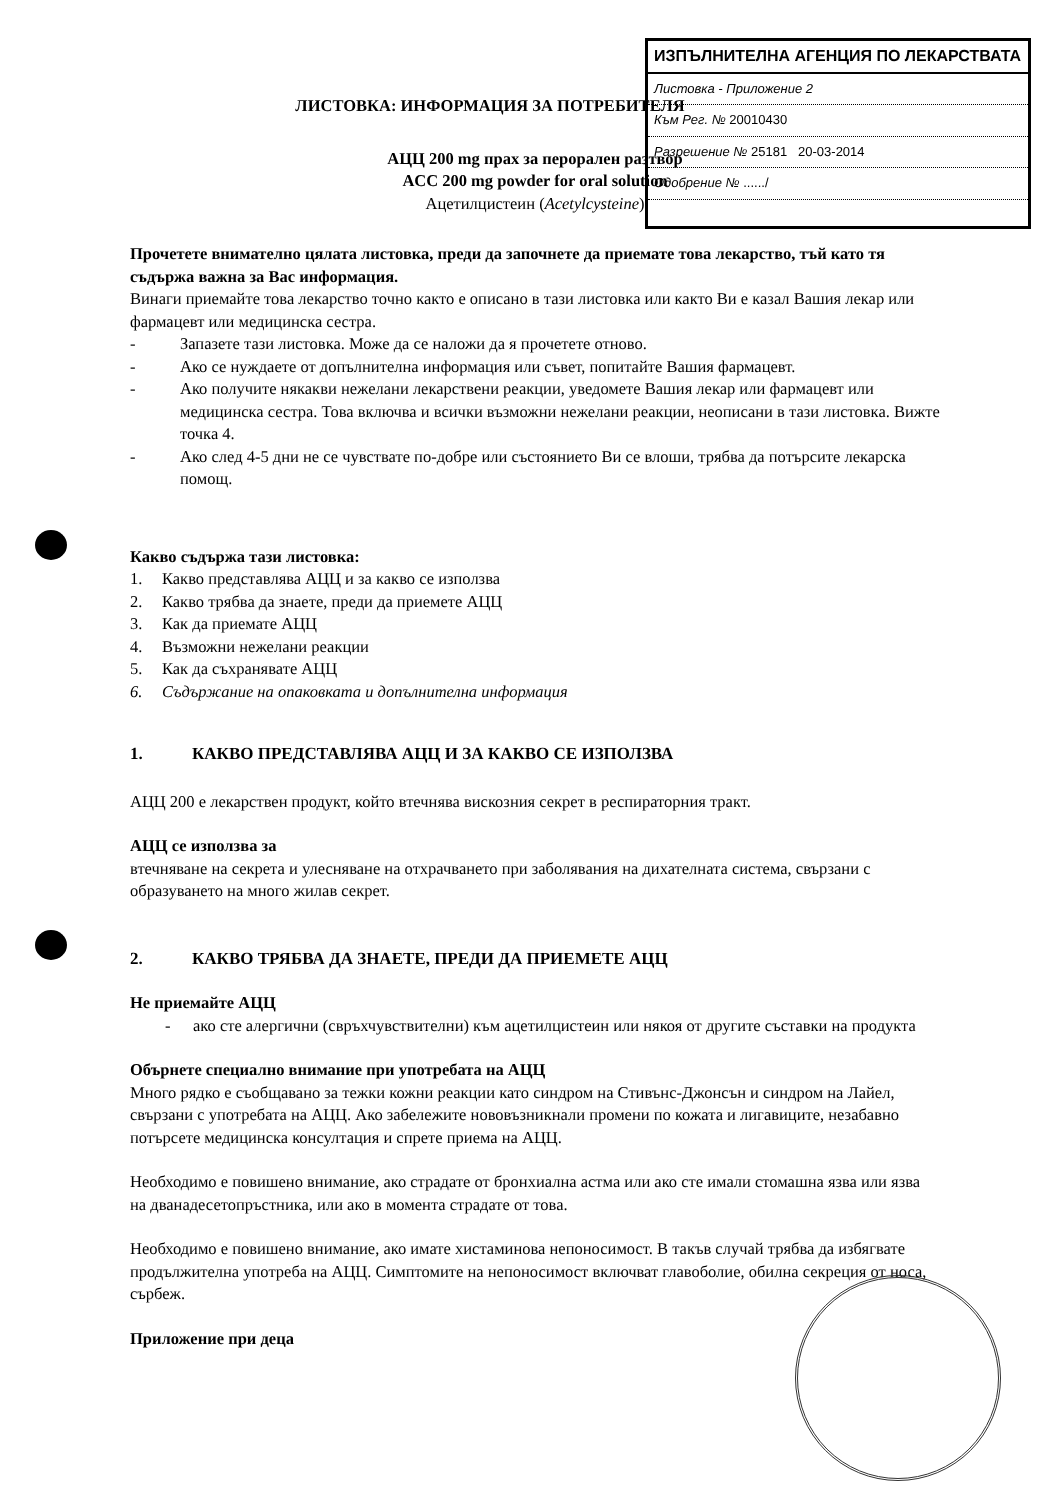ИЗПЪЛНИТЕЛНА АГЕНЦИЯ ПО ЛЕКАРСТВАТА
Листовка - Приложение 2
Към Рег. № 20010430
Разрешение № 25181 20-03-2014
Одобрение № ....../
ЛИСТОВКА: ИНФОРМАЦИЯ ЗА ПОТРЕБИТЕЛЯ
АЦЦ 200 mg прах за перорален разтвор
ACC 200 mg powder for oral solution
Ацетилцистеин (Acetylcysteine)
Прочетете внимателно цялата листовка, преди да започнете да приемате това лекарство, тъй като тя съдържа важна за Вас информация.
Винаги приемайте това лекарство точно както е описано в тази листовка или както Ви е казал Вашия лекар или фармацевт или медицинска сестра.
- Запазете тази листовка. Може да се наложи да я прочетете отново.
- Ако се нуждаете от допълнителна информация или съвет, попитайте Вашия фармацевт.
- Ако получите някакви нежелани лекарствени реакции, уведомете Вашия лекар или фармацевт или медицинска сестра. Това включва и всички възможни нежелани реакции, неописани в тази листовка. Вижте точка 4.
- Ако след 4-5 дни не се чувствате по-добре или състоянието Ви се влоши, трябва да потърсите лекарска помощ.
Какво съдържа тази листовка:
1. Какво представлява АЦЦ и за какво се използва
2. Какво трябва да знаете, преди да приемете АЦЦ
3. Как да приемате АЦЦ
4. Възможни нежелани реакции
5. Как да съхранявате АЦЦ
6. Съдържание на опаковката и допълнителна информация
1. КАКВО ПРЕДСТАВЛЯВА АЦЦ И ЗА КАКВО СЕ ИЗПОЛЗВА
АЦЦ 200 е лекарствен продукт, който втечнява вискозния секрет в респираторния тракт.
АЦЦ се използва за
втечняване на секрета и улесняване на отхрачването при заболявания на дихателната система, свързани с образуването на много жилав секрет.
2. КАКВО ТРЯБВА ДА ЗНАЕТЕ, ПРЕДИ ДА ПРИЕМЕТЕ АЦЦ
Не приемайте АЦЦ
- ако сте алергични (свръхчувствителни) към ацетилцистеин или някоя от другите съставки на продукта
Обърнете специално внимание при употребата на АЦЦ
Много рядко е съобщавано за тежки кожни реакции като синдром на Стивънс-Джонсън и синдром на Лайел, свързани с употребата на АЦЦ. Ако забележите нововъзникнали промени по кожата и лигавиците, незабавно потърсете медицинска консултация и спрете приема на АЦЦ.
Необходимо е повишено внимание, ако страдате от бронхиална астма или ако сте имали стомашна язва или язва на дванадесетопръстника, или ако в момента страдате от това.
Необходимо е повишено внимание, ако имате хистаминова непоносимост. В такъв случай трябва да избягвате продължителна употреба на АЦЦ. Симптомите на непоносимост включват главоболие, обилна секреция от носа, сърбеж.
Приложение при деца